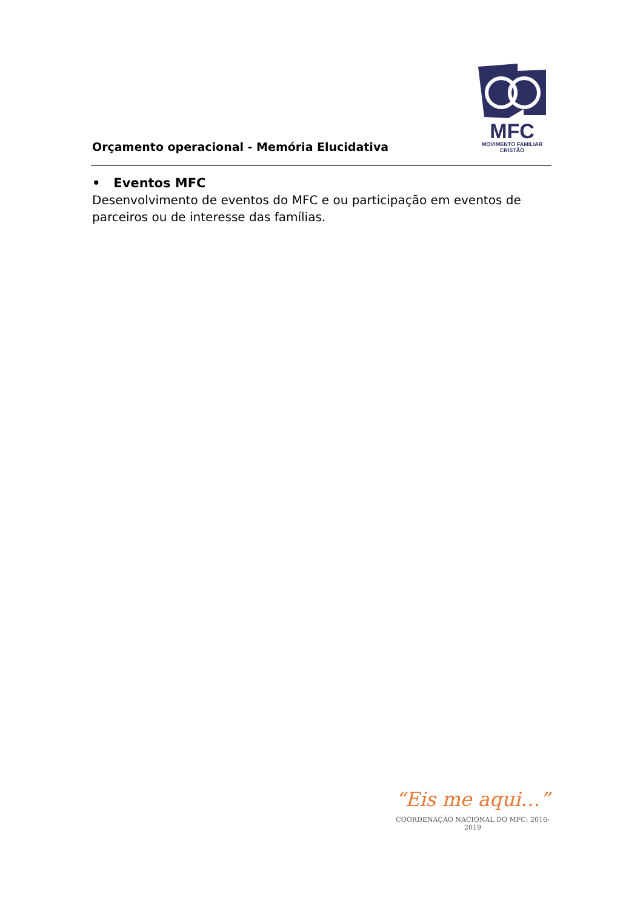Orçamento operacional - Memória Elucidativa
MFC
MOVIMENTO FAMILIAR CRISTÃO
• Eventos MFC
Desenvolvimento de eventos do MFC e ou participação em eventos de parceiros ou de interesse das famílias.
“Eis me aqui…”
COORDENAÇÃO NACIONAL DO MFC: 2016-2019